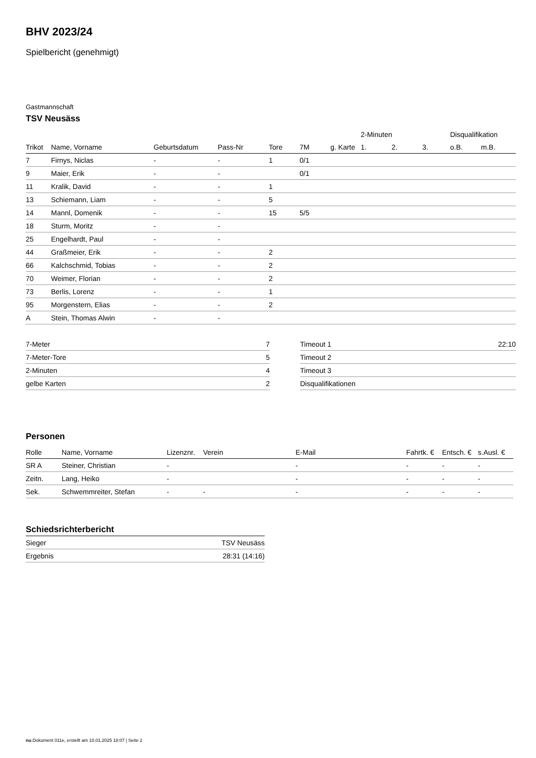BHV 2023/24
Spielbericht (genehmigt)
Gastmannschaft
TSV Neusäss
| | | | | | | | 2-Minuten | | | Disqualifikation | |
| --- | --- | --- | --- | --- | --- | --- | --- | --- | --- | --- | --- |
| Trikot | Name, Vorname | Geburtsdatum | Pass-Nr | Tore | 7M | g. Karte | 1. | 2. | 3. | o.B. | m.B. |
| 7 | Firnys, Niclas | - | - | 1 | 0/1 | | | | | | |
| 9 | Maier, Erik | - | - | | 0/1 | | | | | | |
| 11 | Kralik, David | - | - | 1 | | | | | | | |
| 13 | Schiemann, Liam | - | - | 5 | | | | | | | |
| 14 | Mannl, Domenik | - | - | 15 | 5/5 | | | | | | |
| 18 | Sturm, Moritz | - | - | | | | | | | | |
| 25 | Engelhardt, Paul | - | - | | | | | | | | |
| 44 | Graßmeier, Erik | - | - | 2 | | | | | | | |
| 66 | Kalchschmid, Tobias | - | - | 2 | | | | | | | |
| 70 | Weimer, Florian | - | - | 2 | | | | | | | |
| 73 | Berlis, Lorenz | - | - | 1 | | | | | | | |
| 95 | Morgenstern, Elias | - | - | 2 | | | | | | | |
| A | Stein, Thomas Alwin | - | - | | | | | | | | |
| 7-Meter | 7 |
| 7-Meter-Tore | 5 |
| 2-Minuten | 4 |
| gelbe Karten | 2 |
| Timeout 1 | 22:10 |
| Timeout 2 | |
| Timeout 3 | |
| Disqualifikationen | |
Personen
| Rolle | Name, Vorname | Lizenznr. | Verein | E-Mail | Fahrtk. € | Entsch. € | s.Ausl. € |
| --- | --- | --- | --- | --- | --- | --- | --- |
| SR A | Steiner, Christian | - | | - | - | - | - |
| Zeitn. | Lang, Heiko | - | | - | - | - | - |
| Sek. | Schwemmreiter, Stefan | - | - | - | - | - | - |
Schiedsrichterbericht
| Sieger | TSV Neusäss |
| Ergebnis | 28:31 (14:16) |
nu.Dokument 011e, erstellt am 10.01.2025 18:07 | Seite 2